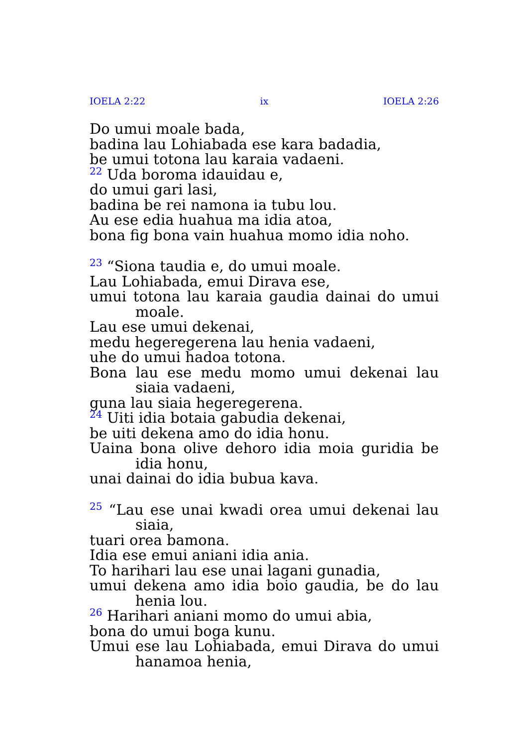IOELA 2:22 ix IOELA 2:26
Do umui moale bada,
badina lau Lohiabada ese kara badadia,
be umui totona lau karaia vadaeni.
<sup>22</sup> Uda boroma idauidau e,
do umui gari lasi,
badina be rei namona ia tubu lou.
Au ese edia huahua ma idia atoa,
bona fig bona vain huahua momo idia noho.
<sup>23</sup> “Siona taudia e, do umui moale.
Lau Lohiabada, emui Dirava ese,
umui totona lau karaia gaudia dainai do umui moale.
Lau ese umui dekenai,
medu hegeregerena lau henia vadaeni,
uhe do umui hadoa totona.
Bona lau ese medu momo umui dekenai lau siaia vadaeni,
guna lau siaia hegeregerena.
<sup>24</sup> Uiti idia botaia gabudia dekenai,
be uiti dekena amo do idia honu.
Uaina bona olive dehoro idia moia guridia be idia honu,
unai dainai do idia bubua kava.
<sup>25</sup> “Lau ese unai kwadi orea umui dekenai lau siaia,
tuari orea bamona.
Idia ese emui aniani idia ania.
To harihari lau ese unai lagani gunadia,
umui dekena amo idia boio gaudia, be do lau henia lou.
<sup>26</sup> Harihari aniani momo do umui abia,
bona do umui boga kunu.
Umui ese lau Lohiabada, emui Dirava do umui hanamoa henia,